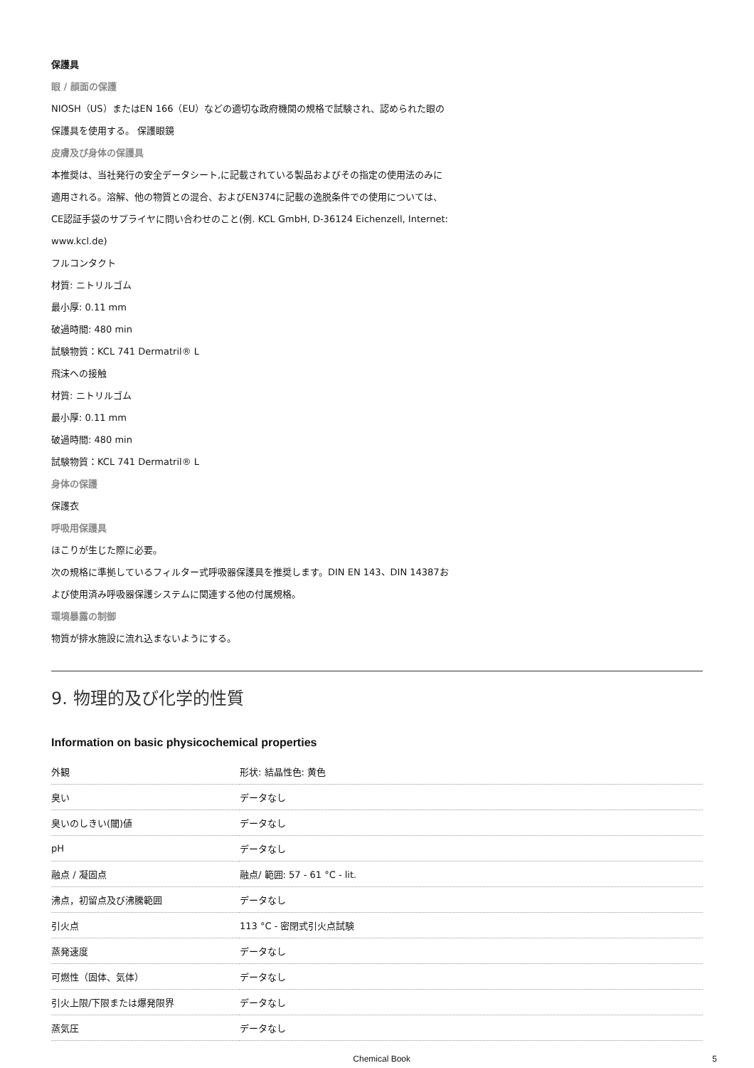保護具
眼 / 顔面の保護
NIOSH（US）またはEN 166（EU）などの適切な政府機関の規格で試験され、認められた眼の
保護具を使用する。 保護眼鏡
皮膚及び身体の保護具
本推奨は、当社発行の安全データシート,に記載されている製品およびその指定の使用法のみに
適用される。溶解、他の物質との混合、およびEN374に記載の逸脱条件での使用については、
CE認証手袋のサプライヤに問い合わせのこと(例. KCL GmbH, D-36124 Eichenzell, Internet:
www.kcl.de)
フルコンタクト
材質: ニトリルゴム
最小厚: 0.11 mm
破過時間: 480 min
試験物質：KCL 741 Dermatril® L
飛沫への接触
材質: ニトリルゴム
最小厚: 0.11 mm
破過時間: 480 min
試験物質：KCL 741 Dermatril® L
身体の保護
保護衣
呼吸用保護具
ほこりが生じた際に必要。
次の規格に準拠しているフィルター式呼吸器保護具を推奨します。DIN EN 143、DIN 14387お
よび使用済み呼吸器保護システムに関連する他の付属規格。
環境暴露の制御
物質が排水施設に流れ込まないようにする。
9. 物理的及び化学的性質
Information on basic physicochemical properties
| 外観 | 形状: 結晶性色: 黄色 |
| 臭い | データなし |
| 臭いのしきい(閾)値 | データなし |
| pH | データなし |
| 融点 / 凝固点 | 融点/ 範囲: 57 - 61 °C - lit. |
| 沸点，初留点及び沸騰範囲 | データなし |
| 引火点 | 113 °C - 密閉式引火点試験 |
| 蒸発速度 | データなし |
| 可燃性（固体、気体） | データなし |
| 引火上限/下限または爆発限界 | データなし |
| 蒸気圧 | データなし |
Chemical Book 5